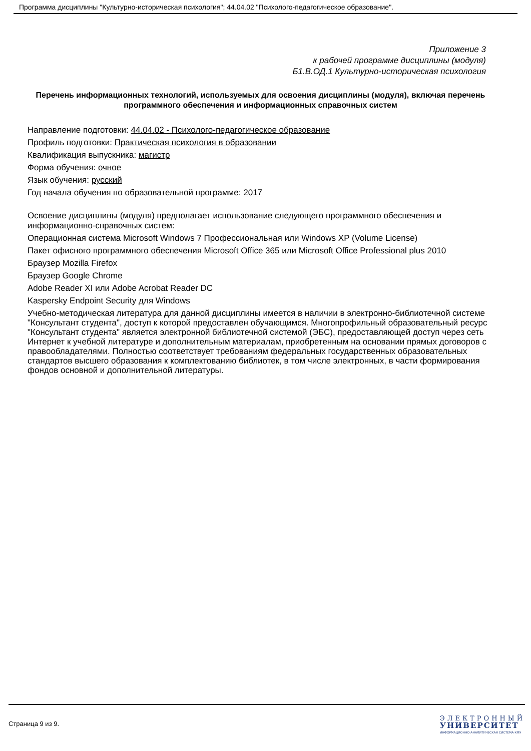Программа дисциплины "Культурно-историческая психология"; 44.04.02 "Психолого-педагогическое образование".
Приложение 3
к рабочей программе дисциплины (модуля)
Б1.В.ОД.1 Культурно-историческая психология
Перечень информационных технологий, используемых для освоения дисциплины (модуля), включая перечень программного обеспечения и информационных справочных систем
Направление подготовки: 44.04.02 - Психолого-педагогическое образование
Профиль подготовки: Практическая психология в образовании
Квалификация выпускника: магистр
Форма обучения: очное
Язык обучения: русский
Год начала обучения по образовательной программе: 2017
Освоение дисциплины (модуля) предполагает использование следующего программного обеспечения и информационно-справочных систем:
Операционная система Microsoft Windows 7 Профессиональная или Windows XP (Volume License)
Пакет офисного программного обеспечения Microsoft Office 365 или Microsoft Office Professional plus 2010
Браузер Mozilla Firefox
Браузер Google Chrome
Adobe Reader XI или Adobe Acrobat Reader DC
Kaspersky Endpoint Security для Windows
Учебно-методическая литература для данной дисциплины имеется в наличии в электронно-библиотечной системе "Консультант студента", доступ к которой предоставлен обучающимся. Многопрофильный образовательный ресурс "Консультант студента" является электронной библиотечной системой (ЭБС), предоставляющей доступ через сеть Интернет к учебной литературе и дополнительным материалам, приобретенным на основании прямых договоров с правообладателями. Полностью соответствует требованиям федеральных государственных образовательных стандартов высшего образования к комплектованию библиотек, в том числе электронных, в части формирования фондов основной и дополнительной литературы.
Страница 9 из 9.
ЭЛЕКТРОННЫЙ
УНИВЕРСИТЕТ
ИНФОРМАЦИОННО-АНАЛИТИЧЕСКАЯ СИСТЕМА КФУ